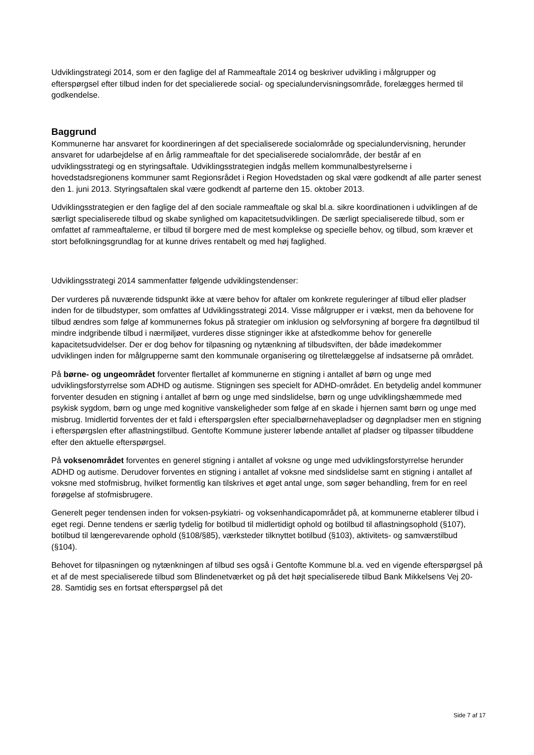Udviklingstrategi 2014, som er den faglige del af Rammeaftale 2014 og beskriver udvikling i målgrupper og efterspørgsel efter tilbud inden for det specialierede social- og specialundervisningsområde, forelægges hermed til godkendelse.
Baggrund
Kommunerne har ansvaret for koordineringen af det specialiserede socialområde og specialundervisning, herunder ansvaret for udarbejdelse af en årlig rammeaftale for det specialiserede socialområde, der består af en udviklingsstrategi og en styringsaftale. Udviklingsstrategien indgås mellem kommunalbestyrelserne i hovedstadsregionens kommuner samt Regionsrådet i Region Hovedstaden og skal være godkendt af alle parter senest den 1. juni 2013. Styringsaftalen skal være godkendt af parterne den 15. oktober 2013.
Udviklingsstrategien er den faglige del af den sociale rammeaftale og skal bl.a. sikre koordinationen i udviklingen af de særligt specialiserede tilbud og skabe synlighed om kapacitetsudviklingen. De særligt specialiserede tilbud, som er omfattet af rammeaftalerne, er tilbud til borgere med de mest komplekse og specielle behov, og tilbud, som kræver et stort befolkningsgrundlag for at kunne drives rentabelt og med høj faglighed.
Udviklingsstrategi 2014 sammenfatter følgende udviklingstendenser:
Der vurderes på nuværende tidspunkt ikke at være behov for aftaler om konkrete reguleringer af tilbud eller pladser inden for de tilbudstyper, som omfattes af Udviklingsstrategi 2014. Visse målgrupper er i vækst, men da behovene for tilbud ændres som følge af kommunernes fokus på strategier om inklusion og selvforsyning af borgere fra døgntilbud til mindre indgribende tilbud i nærmiljøet, vurderes disse stigninger ikke at afstedkomme behov for generelle kapacitetsudvidelser. Der er dog behov for tilpasning og nytænkning af tilbudsviften, der både imødekommer udviklingen inden for målgrupperne samt den kommunale organisering og tilrettelæggelse af indsatserne på området.
På børne- og ungeområdet forventer flertallet af kommunerne en stigning i antallet af børn og unge med udviklingsforstyrrelse som ADHD og autisme. Stigningen ses specielt for ADHD-området. En betydelig andel kommuner forventer desuden en stigning i antallet af børn og unge med sindslidelse, børn og unge udviklingshæmmede med psykisk sygdom, børn og unge med kognitive vanskeligheder som følge af en skade i hjernen samt børn og unge med misbrug. Imidlertid forventes der et fald i efterspørgslen efter specialbørnehavepladser og døgnpladser men en stigning i efterspørgslen efter aflastningstilbud. Gentofte Kommune justerer løbende antallet af pladser og tilpasser tilbuddene efter den aktuelle efterspørgsel.
På voksenområdet forventes en generel stigning i antallet af voksne og unge med udviklingsforstyrrelse herunder ADHD og autisme. Derudover forventes en stigning i antallet af voksne med sindslidelse samt en stigning i antallet af voksne med stofmisbrug, hvilket formentlig kan tilskrives et øget antal unge, som søger behandling, frem for en reel forøgelse af stofmisbrugere.
Generelt peger tendensen inden for voksen-psykiatri- og voksenhandicapområdet på, at kommunerne etablerer tilbud i eget regi. Denne tendens er særlig tydelig for botilbud til midlertidigt ophold og botilbud til aflastningsophold (§107), botilbud til længerevarende ophold (§108/§85), værksteder tilknyttet botilbud (§103), aktivitets- og samværstilbud (§104).
Behovet for tilpasningen og nytænkningen af tilbud ses også i Gentofte Kommune bl.a. ved en vigende efterspørgsel på et af de mest specialiserede tilbud som Blindenetværket og på det højt specialiserede tilbud Bank Mikkelsens Vej 20-28. Samtidig ses en fortsat efterspørgsel på det
Side 7 af 17